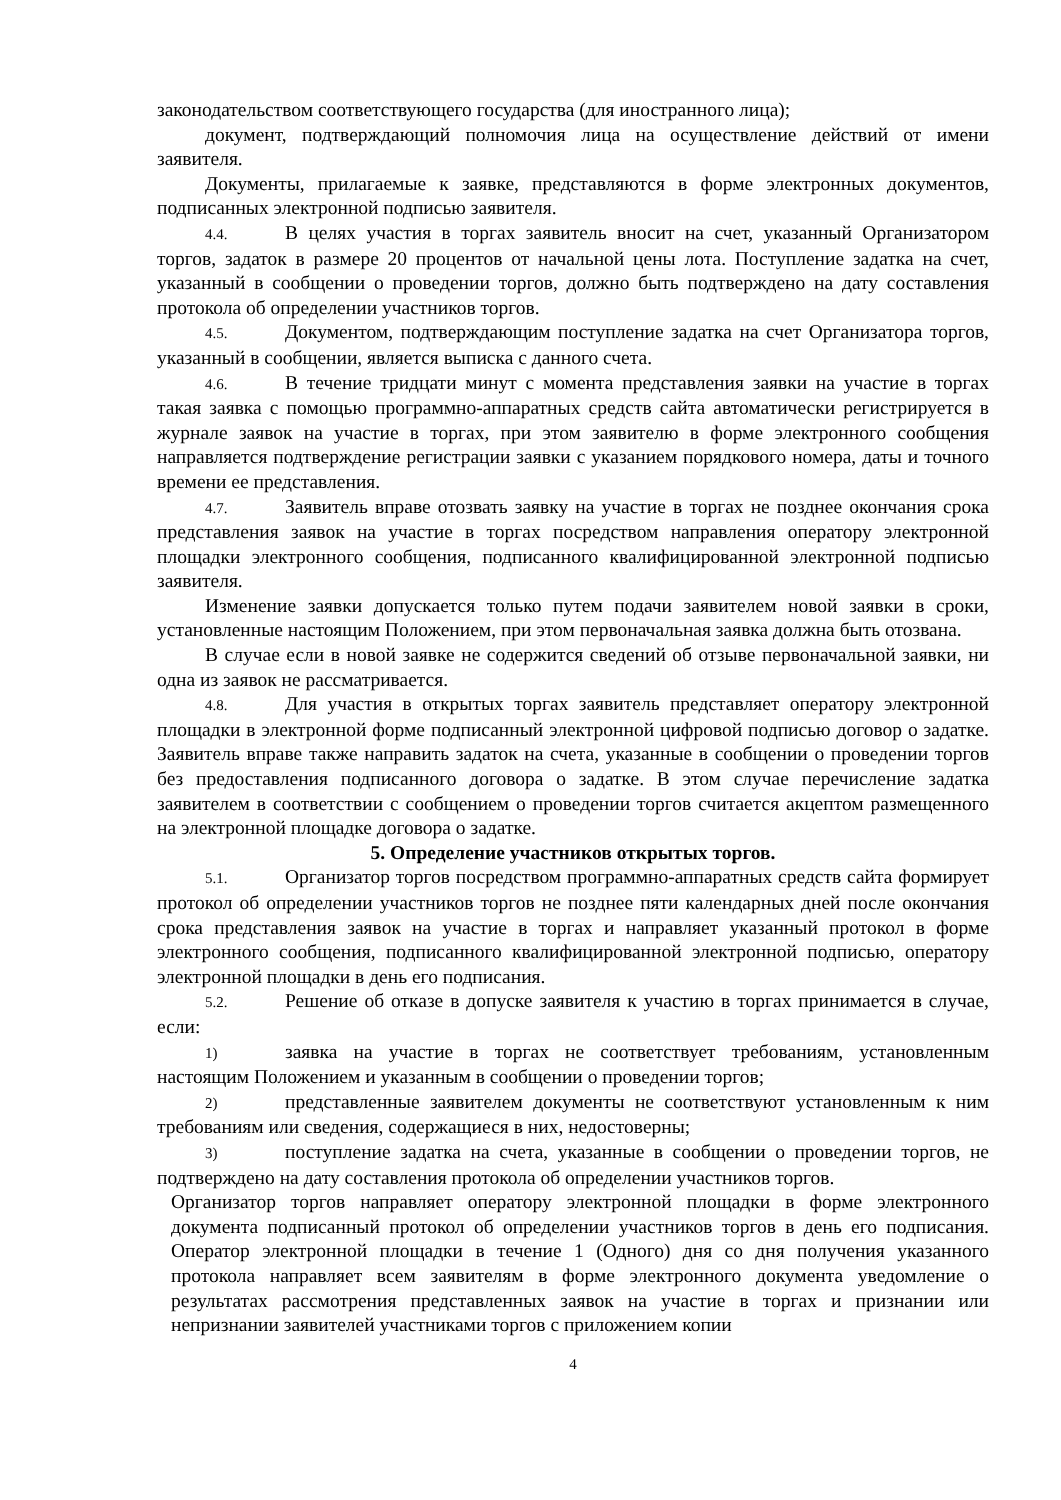законодательством соответствующего государства (для иностранного лица);
документ, подтверждающий полномочия лица на осуществление действий от имени заявителя.
Документы, прилагаемые к заявке, представляются в форме электронных документов, подписанных электронной подписью заявителя.
4.4. В целях участия в торгах заявитель вносит на счет, указанный Организатором торгов, задаток в размере 20 процентов от начальной цены лота. Поступление задатка на счет, указанный в сообщении о проведении торгов, должно быть подтверждено на дату составления протокола об определении участников торгов.
4.5. Документом, подтверждающим поступление задатка на счет Организатора торгов, указанный в сообщении, является выписка с данного счета.
4.6. В течение тридцати минут с момента представления заявки на участие в торгах такая заявка с помощью программно-аппаратных средств сайта автоматически регистрируется в журнале заявок на участие в торгах, при этом заявителю в форме электронного сообщения направляется подтверждение регистрации заявки с указанием порядкового номера, даты и точного времени ее представления.
4.7. Заявитель вправе отозвать заявку на участие в торгах не позднее окончания срока представления заявок на участие в торгах посредством направления оператору электронной площадки электронного сообщения, подписанного квалифицированной электронной подписью заявителя.
Изменение заявки допускается только путем подачи заявителем новой заявки в сроки, установленные настоящим Положением, при этом первоначальная заявка должна быть отозвана.
В случае если в новой заявке не содержится сведений об отзыве первоначальной заявки, ни одна из заявок не рассматривается.
4.8. Для участия в открытых торгах заявитель представляет оператору электронной площадки в электронной форме подписанный электронной цифровой подписью договор о задатке. Заявитель вправе также направить задаток на счета, указанные в сообщении о проведении торгов без предоставления подписанного договора о задатке. В этом случае перечисление задатка заявителем в соответствии с сообщением о проведении торгов считается акцептом размещенного на электронной площадке договора о задатке.
5. Определение участников открытых торгов.
5.1. Организатор торгов посредством программно-аппаратных средств сайта формирует протокол об определении участников торгов не позднее пяти календарных дней после окончания срока представления заявок на участие в торгах и направляет указанный протокол в форме электронного сообщения, подписанного квалифицированной электронной подписью, оператору электронной площадки в день его подписания.
5.2. Решение об отказе в допуске заявителя к участию в торгах принимается в случае, если:
1) заявка на участие в торгах не соответствует требованиям, установленным настоящим Положением и указанным в сообщении о проведении торгов;
2) представленные заявителем документы не соответствуют установленным к ним требованиям или сведения, содержащиеся в них, недостоверны;
3) поступление задатка на счета, указанные в сообщении о проведении торгов, не подтверждено на дату составления протокола об определении участников торгов.
Организатор торгов направляет оператору электронной площадки в форме электронного документа подписанный протокол об определении участников торгов в день его подписания. Оператор электронной площадки в течение 1 (Одного) дня со дня получения указанного протокола направляет всем заявителям в форме электронного документа уведомление о результатах рассмотрения представленных заявок на участие в торгах и признании или непризнании заявителей участниками торгов с приложением копии
4